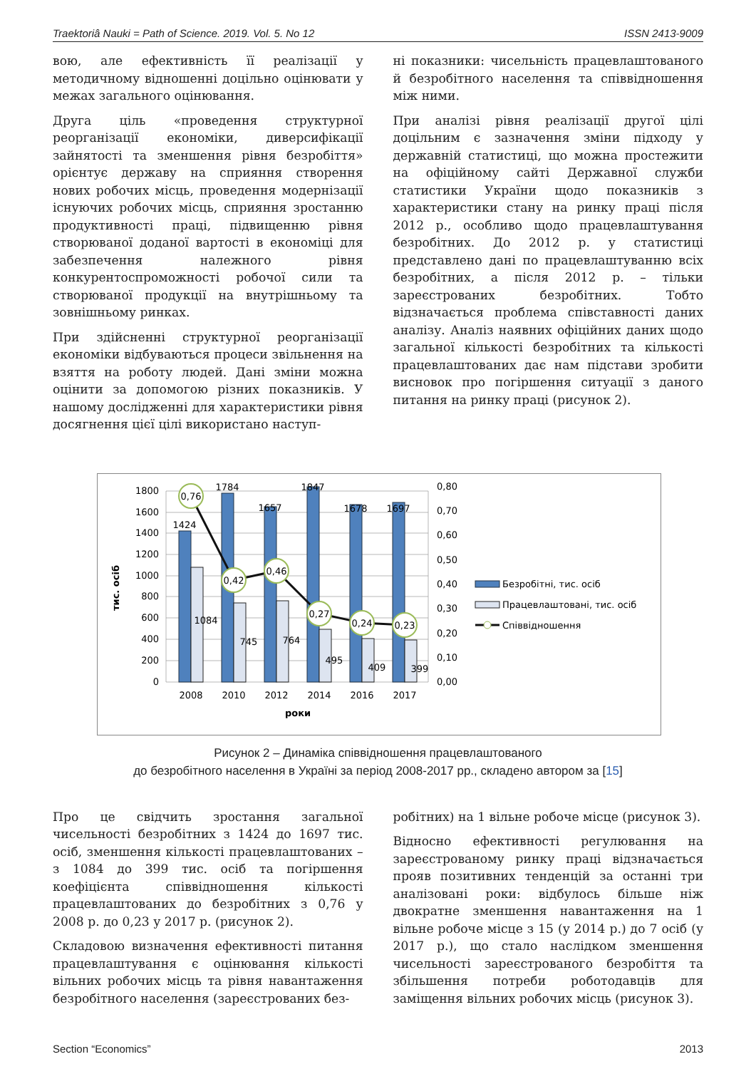Traektoriâ Nauki = Path of Science. 2019. Vol. 5. No 12 ISSN 2413-9009
вою, але ефективність її реалізації у методичному відношенні доцільно оцінювати у межах загального оцінювання.
Друга ціль «проведення структурної реорганізації економіки, диверсифікації зайнятості та зменшення рівня безробіття» орієнтує державу на сприяння створення нових робочих місць, проведення модернізації існуючих робочих місць, сприяння зростанню продуктивності праці, підвищенню рівня створюваної доданої вартості в економіці для забезпечення належного рівня конкурентоспроможності робочої сили та створюваної продукції на внутрішньому та зовнішньому ринках.
При здійсненні структурної реорганізації економіки відбуваються процеси звільнення на взяття на роботу людей. Дані зміни можна оцінити за допомогою різних показників. У нашому дослідженні для характеристики рівня досягнення цієї цілі використано наступ-
ні показники: чисельність працевлаштованого й безробітного населення та співвідношення між ними.
При аналізі рівня реалізації другої цілі доцільним є зазначення зміни підходу у державній статистиці, що можна простежити на офіційному сайті Державної служби статистики України щодо показників з характеристики стану на ринку праці після 2012 р., особливо щодо працевлаштування безробітних. До 2012 р. у статистиці представлено дані по працевлаштуванню всіх безробітних, а після 2012 р. – тільки зареєстрованих безробітних. Тобто відзначається проблема співставності даних аналізу. Аналіз наявних офіційних даних щодо загальної кількості безробітних та кількості працевлаштованих дає нам підстави зробити висновок про погіршення ситуації з даного питання на ринку праці (рисунок 2).
0,76
0,42
0,46
0,27
0,24
0,23
1424
1784
1657
1847
1678
1697
1084
745
764
495
409
399
2008
2010
2012
2014
2016
2017
роки
0
200
400
600
800
1000
1200
1400
1600
1800
0,00
0,10
0,20
0,30
0,40
0,50
0,60
0,70
0,80
тис. осіб
Безробітні, тис. осіб
Працевлаштовані, тис. осіб
Співвідношення
Рисунок 2 – Динаміка співвідношення працевлаштованого
до безробітного населення в Україні за період 2008-2017 рр., складено автором за [15]
Про це свідчить зростання загальної чисельності безробітних з 1424 до 1697 тис. осіб, зменшення кількості працевлаштованих – з 1084 до 399 тис. осіб та погіршення коефіцієнта співвідношення кількості працевлаштованих до безробітних з 0,76 у 2008 р. до 0,23 у 2017 р. (рисунок 2).
Складовою визначення ефективності питання працевлаштування є оцінювання кількості вільних робочих місць та рівня навантаження безробітного населення (зареєстрованих без-
робітних) на 1 вільне робоче місце (рисунок 3).
Відносно ефективності регулювання на зареєстрованому ринку праці відзначається прояв позитивних тенденцій за останні три аналізовані роки: відбулось більше ніж двократне зменшення навантаження на 1 вільне робоче місце з 15 (у 2014 р.) до 7 осіб (у 2017 р.), що стало наслідком зменшення чисельності зареєстрованого безробіття та збільшення потреби роботодавців для заміщення вільних робочих місць (рисунок 3).
Section “Economics” 2013